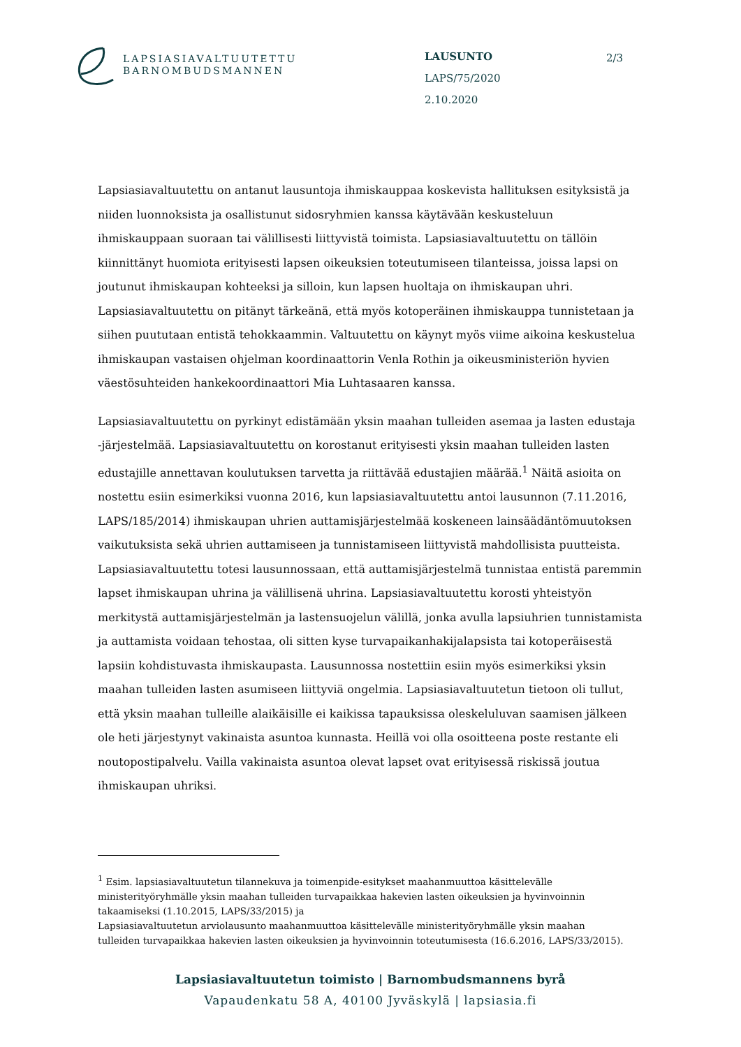LAPSIASIAVALTUUTETTU
BARNOMBUDSMANNEN
LAUSUNTO
LAPS/75/2020
2.10.2020
2/3
Lapsiasiavaltuutettu on antanut lausuntoja ihmiskauppaa koskevista hallituksen esityksistä ja niiden luonnoksista ja osallistunut sidosryhmien kanssa käytävään keskusteluun ihmiskauppaan suoraan tai välillisesti liittyvistä toimista. Lapsiasiavaltuutettu on tällöin kiinnittänyt huomiota erityisesti lapsen oikeuksien toteutumiseen tilanteissa, joissa lapsi on joutunut ihmiskaupan kohteeksi ja silloin, kun lapsen huoltaja on ihmiskaupan uhri. Lapsiasiavaltuutettu on pitänyt tärkeänä, että myös kotoperäinen ihmiskauppa tunnistetaan ja siihen puututaan entistä tehokkaammin. Valtuutettu on käynyt myös viime aikoina keskustelua ihmiskaupan vastaisen ohjelman koordinaattorin Venla Rothin ja oikeusministeriön hyvien väestösuhteiden hankekoordinaattori Mia Luhtasaaren kanssa.
Lapsiasiavaltuutettu on pyrkinyt edistämään yksin maahan tulleiden asemaa ja lasten edustaja -järjestelmää. Lapsiasiavaltuutettu on korostanut erityisesti yksin maahan tulleiden lasten edustajille annettavan koulutuksen tarvetta ja riittävää edustajien määrää.<sup>1</sup> Näitä asioita on nostettu esiin esimerkiksi vuonna 2016, kun lapsiasiavaltuutettu antoi lausunnon (7.11.2016, LAPS/185/2014) ihmiskaupan uhrien auttamisjärjestelmää koskeneen lainsäädäntömuutoksen vaikutuksista sekä uhrien auttamiseen ja tunnistamiseen liittyvistä mahdollisista puutteista. Lapsiasiavaltuutettu totesi lausunnossaan, että auttamisjärjestelmä tunnistaa entistä paremmin lapset ihmiskaupan uhrina ja välillisenä uhrina. Lapsiasiavaltuutettu korosti yhteistyön merkitystä auttamisjärjestelmän ja lastensuojelun välillä, jonka avulla lapsiuhrien tunnistamista ja auttamista voidaan tehostaa, oli sitten kyse turvapaikanhakijalapsista tai kotoperäisestä lapsiin kohdistuvasta ihmiskaupasta. Lausunnossa nostettiin esiin myös esimerkiksi yksin maahan tulleiden lasten asumiseen liittyviä ongelmia. Lapsiasiavaltuutetun tietoon oli tullut, että yksin maahan tulleille alaikäisille ei kaikissa tapauksissa oleskeluluvan saamisen jälkeen ole heti järjestynyt vakinaista asuntoa kunnasta. Heillä voi olla osoitteena poste restante eli noutopostipalvelu. Vailla vakinaista asuntoa olevat lapset ovat erityisessä riskissä joutua ihmiskaupan uhriksi.
<sup>1</sup> Esim. lapsiasiavaltuutetun tilannekuva ja toimenpide-esitykset maahanmuuttoa käsittelevälle ministerityöryhmälle yksin maahan tulleiden turvapaikkaa hakevien lasten oikeuksien ja hyvinvoinnin takaamiseksi (1.10.2015, LAPS/33/2015) ja
Lapsiasiavaltuutetun arviolausunto maahanmuuttoa käsittelevälle ministerityöryhmälle yksin maahan tulleiden turvapaikkaa hakevien lasten oikeuksien ja hyvinvoinnin toteutumisesta (16.6.2016, LAPS/33/2015).
Lapsiasiavaltuutetun toimisto | Barnombudsmannens byrå
Vapaudenkatu 58 A, 40100 Jyväskylä | lapsiasia.fi